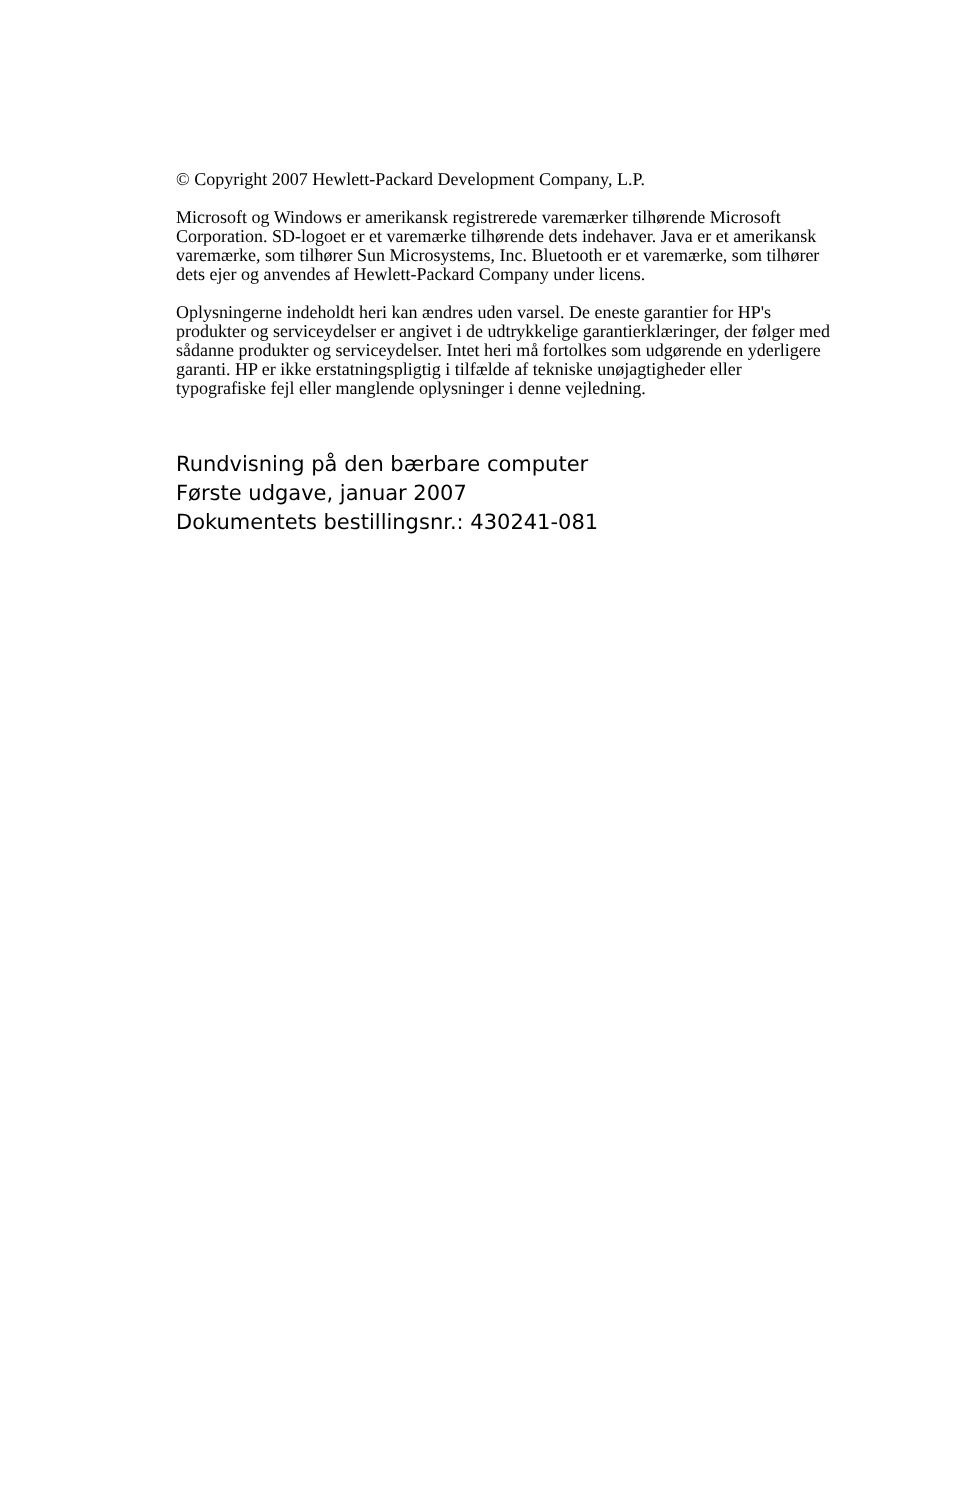© Copyright 2007 Hewlett-Packard Development Company, L.P.
Microsoft og Windows er amerikansk registrerede varemærker tilhørende Microsoft Corporation. SD-logoet er et varemærke tilhørende dets indehaver. Java er et amerikansk varemærke, som tilhører Sun Microsystems, Inc. Bluetooth er et varemærke, som tilhører dets ejer og anvendes af Hewlett-Packard Company under licens.
Oplysningerne indeholdt heri kan ændres uden varsel. De eneste garantier for HP's produkter og serviceydelser er angivet i de udtrykkelige garantierklæringer, der følger med sådanne produkter og serviceydelser. Intet heri må fortolkes som udgørende en yderligere garanti. HP er ikke erstatningspligtig i tilfælde af tekniske unøjagtigheder eller typografiske fejl eller manglende oplysninger i denne vejledning.
Rundvisning på den bærbare computer
Første udgave, januar 2007
Dokumentets bestillingsnr.: 430241-081